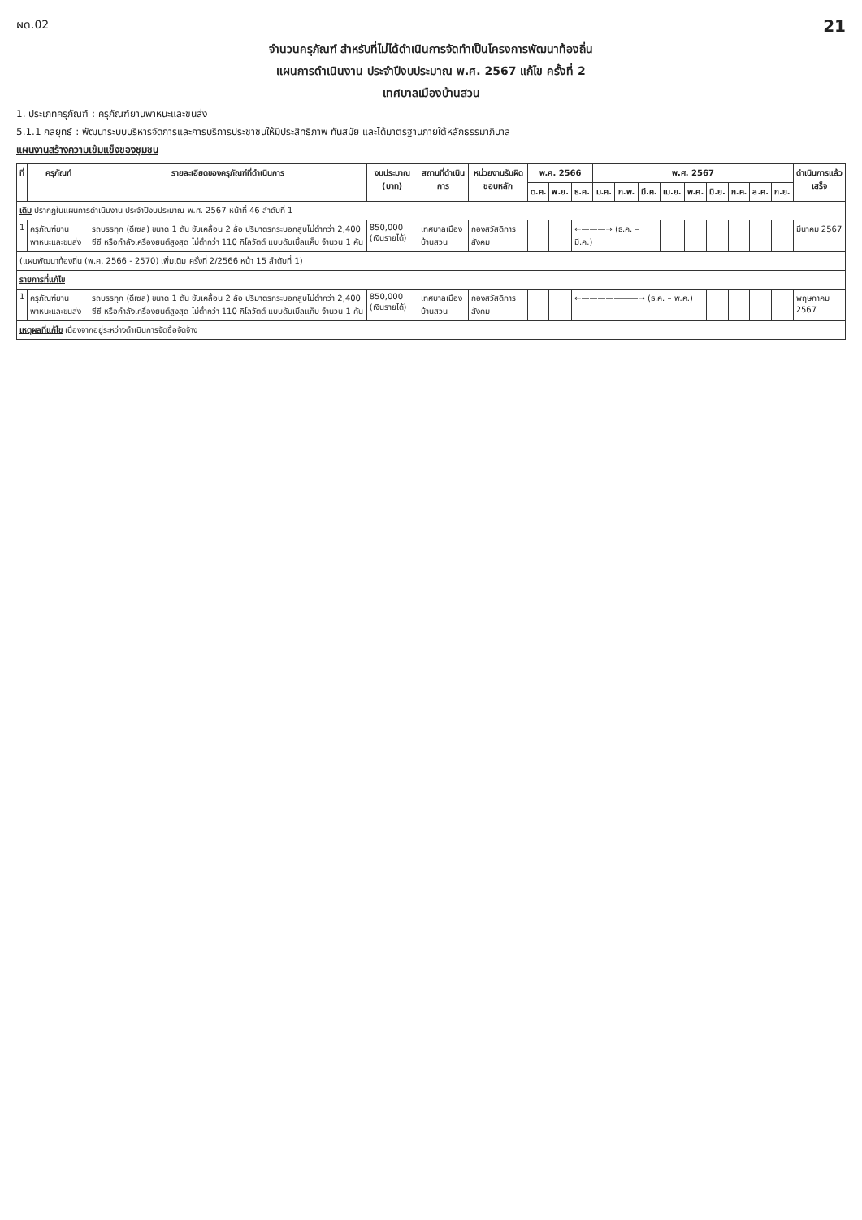ผด.02 21
จำนวนครุภัณฑ์ สำหรับที่ไม่ได้ดำเนินการจัดทำเป็นโครงการพัฒนาท้องถิ่น
แผนการดำเนินงาน ประจำปีงบประมาณ พ.ศ. 2567 แก้ไข ครั้งที่ 2
เทศบาลเมืองบ้านสวน
1. ประเภทครุภัณฑ์ : ครุภัณฑ์ยานพาหนะและขนส่ง
5.1.1 กลยุทธ์ : พัฒนาระบบบริหารจัดการและการบริการประชาชนให้มีประสิทธิภาพ ทันสมัย และได้มาตรฐานภายใต้หลักธรรมาภิบาล
แผนงานสร้างความเข้มแข็งของชุมชน
| ที่ | ครุภัณฑ์ | รายละเอียดของครุภัณฑ์ที่ดำเนินการ | งบประมาณ (บาท) | สถานที่ดำเนินการ | หน่วยงานรับผิดชอบหลัก | พ.ศ. 2566 | | | พ.ศ. 2567 | | | | | | | | | ดำเนินการแล้วเสร็จ |
| --- | --- | --- | --- | --- | --- | --- | --- | --- | --- | --- | --- | --- | --- | --- | --- | --- | --- | --- |
| | | | | | | ต.ค. | พ.ย. | ธ.ค. | ม.ค. | ก.พ. | มี.ค. | เม.ย. | พ.ค. | มิ.ย. | ก.ค. | ส.ค. | ก.ย. | |
| เดิม ปรากฏในแผนการดำเนินงาน ประจำปีงบประมาณ พ.ศ. 2567 หน้าที่ 46 ลำดับที่ 1 | | | | | | | | | | | | | | | | | | |
| 1 | ครุภัณฑ์ยานพาหนะและขนส่ง | รถบรรทุก (ดีเซล) ขนาด 1 ตัน ขับเคลื่อน 2 ล้อ ปริมาตรกระบอกสูบไม่ต่ำกว่า 2,400 ซีซี หรือกำลังเครื่องยนต์สูงสุด ไม่ต่ำกว่า 110 กิโลวัตต์ แบบดับเบิ้ลแค็บ จำนวน 1 คัน | 850,000 (เงินรายได้) | เทศบาลเมืองบ้านสวน | กองสวัสดิการสังคม | | | ←———→ (ธ.ค. – มี.ค.) | | | | | | | | | | มีนาคม 2567 |
| (แผนพัฒนาท้องถิ่น (พ.ศ. 2566 - 2570) เพิ่มเติม ครั้งที่ 2/2566 หน้า 15 ลำดับที่ 1) | | | | | | | | | | | | | | | | | | |
| รายการที่แก้ไข | | | | | | | | | | | | | | | | | | |
| 1 | ครุภัณฑ์ยานพาหนะและขนส่ง | รถบรรทุก (ดีเซล) ขนาด 1 ตัน ขับเคลื่อน 2 ล้อ ปริมาตรกระบอกสูบไม่ต่ำกว่า 2,400 ซีซี หรือกำลังเครื่องยนต์สูงสุด ไม่ต่ำกว่า 110 กิโลวัตต์ แบบดับเบิ้ลแค็บ จำนวน 1 คัน | 850,000 (เงินรายได้) | เทศบาลเมืองบ้านสวน | กองสวัสดิการสังคม | | | ←———————→ (ธ.ค. – พ.ค.) | | | | | | | | | | พฤษภาคม 2567 |
| เหตุผลที่แก้ไข เนื่องจากอยู่ระหว่างดำเนินการจัดซื้อจัดจ้าง | | | | | | | | | | | | | | | | | | |